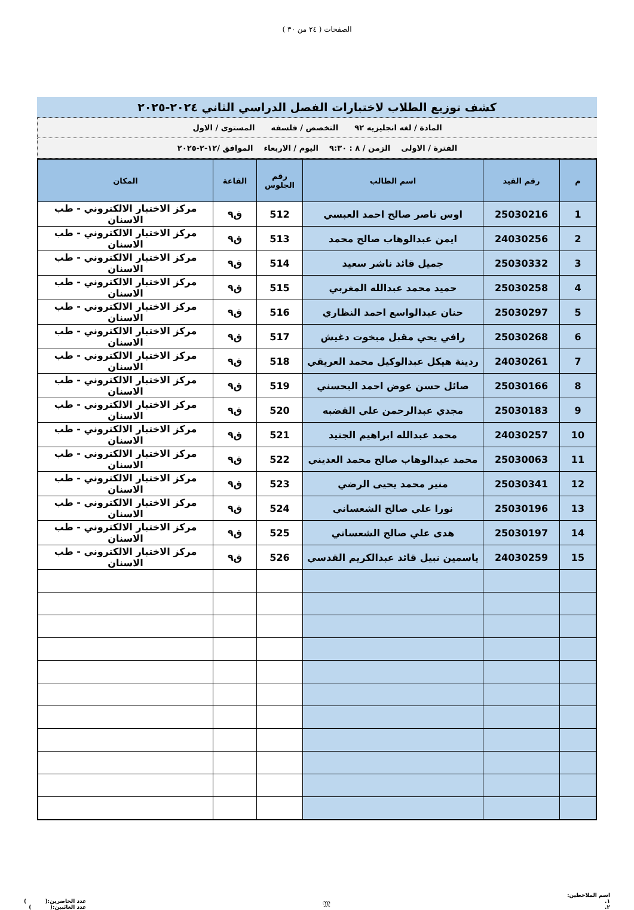الصفحات ( ٢٤ من ٣٠ )
كشف توزيع الطلاب لاختبارات الفصل الدراسي الثاني ٢٠٢٤-٢٠٢٥
المادة / لغه انجليزيه ٩٢ التخصص / فلسفه المستوى / الاول
الفترة / الاولى الزمن / ٨ : ٩:٣٠ اليوم / الاربعاء الموافق /١٢-٢-٢٠٢٥
| م | رقم القيد | اسم الطالب | رقم الجلوس | القاعة | المكان |
| --- | --- | --- | --- | --- | --- |
| 1 | 25030216 | اوس ناصر صالح احمد العبسي | 512 | ق٩ | مركز الاختبار الالكتروني - طب الاسنان |
| 2 | 24030256 | ايمن عبدالوهاب صالح محمد | 513 | ق٩ | مركز الاختبار الالكتروني - طب الاسنان |
| 3 | 25030332 | جميل قائد ناشر سعيد | 514 | ق٩ | مركز الاختبار الالكتروني - طب الاسنان |
| 4 | 25030258 | حميد محمد عبدالله المغربي | 515 | ق٩ | مركز الاختبار الالكتروني - طب الاسنان |
| 5 | 25030297 | حنان عبدالواسع احمد النظاري | 516 | ق٩ | مركز الاختبار الالكتروني - طب الاسنان |
| 6 | 25030268 | رافي يحي مقبل مبخوت دغيش | 517 | ق٩ | مركز الاختبار الالكتروني - طب الاسنان |
| 7 | 24030261 | ردينة هيكل عبدالوكيل محمد العريقي | 518 | ق٩ | مركز الاختبار الالكتروني - طب الاسنان |
| 8 | 25030166 | صائل حسن عوض احمد البحسني | 519 | ق٩ | مركز الاختبار الالكتروني - طب الاسنان |
| 9 | 25030183 | مجدي عبدالرحمن علي القضبه | 520 | ق٩ | مركز الاختبار الالكتروني - طب الاسنان |
| 10 | 24030257 | محمد عبدالله ابراهيم الجنيد | 521 | ق٩ | مركز الاختبار الالكتروني - طب الاسنان |
| 11 | 25030063 | محمد عبدالوهاب صالح محمد العديني | 522 | ق٩ | مركز الاختبار الالكتروني - طب الاسنان |
| 12 | 25030341 | منير محمد يحيى الرضي | 523 | ق٩ | مركز الاختبار الالكتروني - طب الاسنان |
| 13 | 25030196 | نورا علي صالح الشعساني | 524 | ق٩ | مركز الاختبار الالكتروني - طب الاسنان |
| 14 | 25030197 | هدى علي صالح الشعساني | 525 | ق٩ | مركز الاختبار الالكتروني - طب الاسنان |
| 15 | 24030259 | ياسمين نبيل قائد عبدالكريم القدسي | 526 | ق٩ | مركز الاختبار الالكتروني - طب الاسنان |
اسم الملاحظين:
١.
٢.
𝔐
عدد الحاضرين:( )
عدد الغائبين:( )